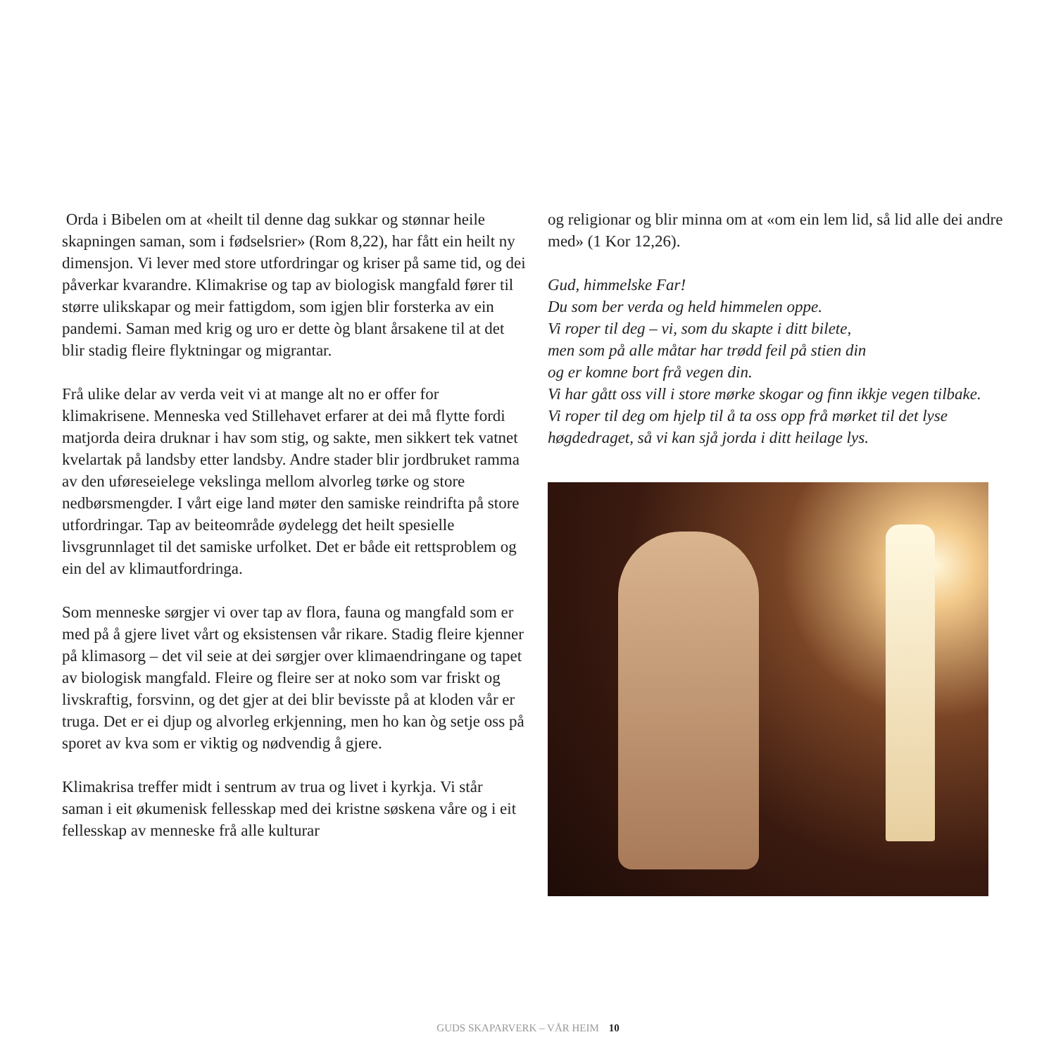Orda i Bibelen om at «heilt til denne dag sukkar og stønnar heile skapningen saman, som i fødselsrier» (Rom 8,22), har fått ein heilt ny dimensjon. Vi lever med store utfordringar og kriser på same tid, og dei påverkar kvarandre. Klimakrise og tap av biologisk mangfald fører til større ulikskapar og meir fattigdom, som igjen blir forsterka av ein pandemi. Saman med krig og uro er dette òg blant årsakene til at det blir stadig fleire flyktningar og migrantar.
Frå ulike delar av verda veit vi at mange alt no er offer for klimakrisene. Menneska ved Stillehavet erfarer at dei må flytte fordi matjorda deira druknar i hav som stig, og sakte, men sikkert tek vatnet kvelartak på landsby etter landsby. Andre stader blir jordbruket ramma av den uføreseielege vekslinga mellom alvorleg tørke og store nedbørsmengder. I vårt eige land møter den samiske reindrifta på store utfordringar. Tap av beiteområde øydelegg det heilt spesielle livsgrunnlaget til det samiske urfolket. Det er både eit rettsproblem og ein del av klimautfordringa.
Som menneske sørgjer vi over tap av flora, fauna og mangfald som er med på å gjere livet vårt og eksistensen vår rikare. Stadig fleire kjenner på klimasorg – det vil seie at dei sørgjer over klimaendringane og tapet av biologisk mangfald. Fleire og fleire ser at noko som var friskt og livskraftig, forsvinn, og det gjer at dei blir bevisste på at kloden vår er truga. Det er ei djup og alvorleg erkjenning, men ho kan òg setje oss på sporet av kva som er viktig og nødvendig å gjere.
Klimakrisa treffer midt i sentrum av trua og livet i kyrkja. Vi står saman i eit økumenisk fellesskap med dei kristne søskena våre og i eit fellesskap av menneske frå alle kulturar
og religionar og blir minna om at «om ein lem lid, så lid alle dei andre med» (1 Kor 12,26).
Gud, himmelske Far!
Du som ber verda og held himmelen oppe.
Vi roper til deg – vi, som du skapte i ditt bilete,
men som på alle måtar har trødd feil på stien din
og er komne bort frå vegen din.
Vi har gått oss vill i store mørke skogar og finn ikkje vegen tilbake.
Vi roper til deg om hjelp til å ta oss opp frå mørket til det lyse høgdedraget, så vi kan sjå jorda i ditt heilage lys.
GUDS SKAPARVERK – VÅR HEIM 10